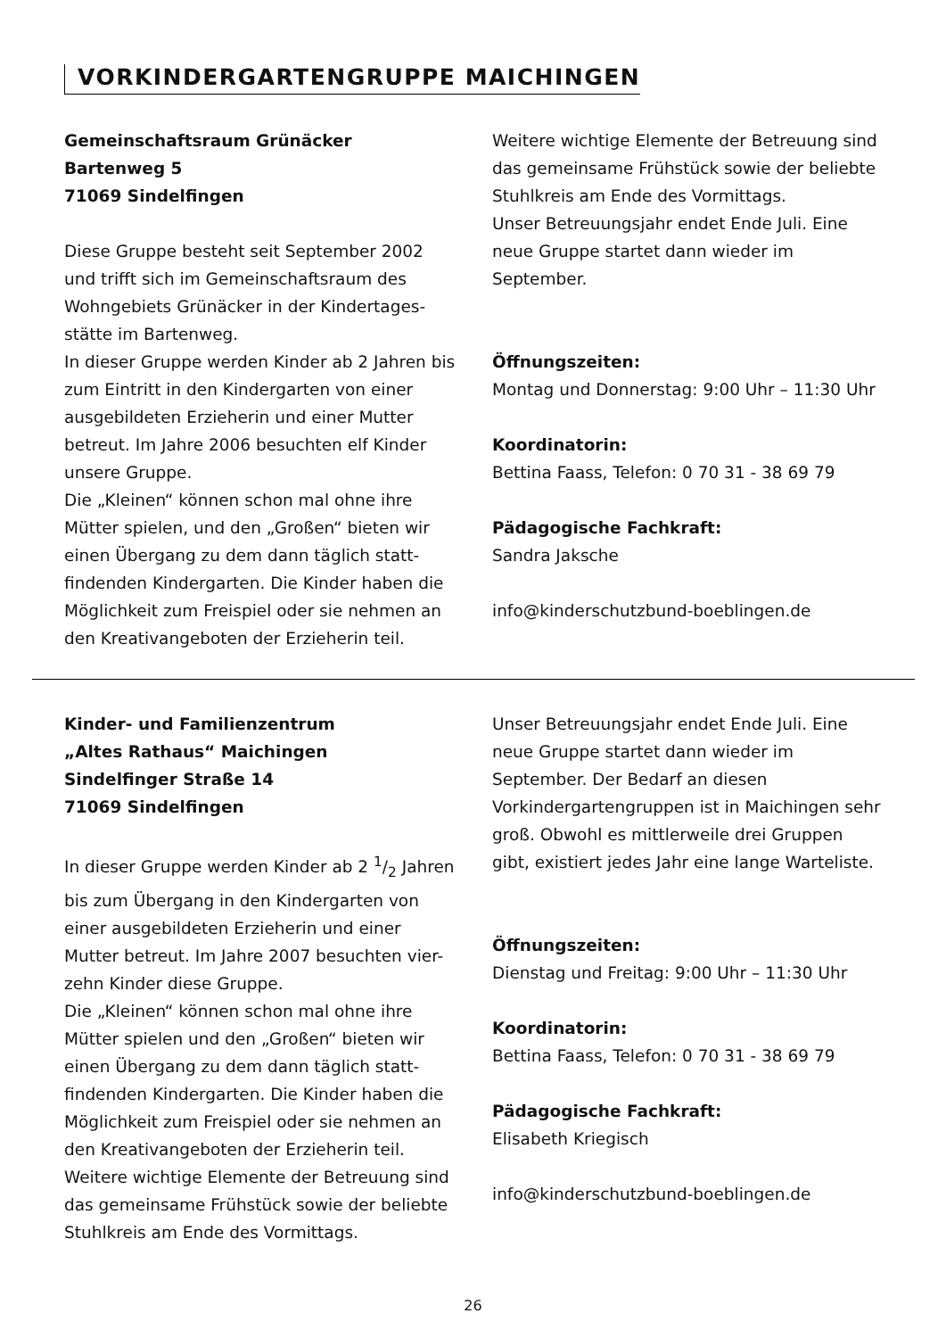VORKINDERGARTENGRUPPE MAICHINGEN
Gemeinschaftsraum Grünäcker
Bartenweg 5
71069 Sindelfingen
Diese Gruppe besteht seit September 2002 und trifft sich im Gemeinschaftsraum des Wohngebiets Grünäcker in der Kindertages-stätte im Bartenweg.
In dieser Gruppe werden Kinder ab 2 Jahren bis zum Eintritt in den Kindergarten von einer ausgebildeten Erzieherin und einer Mutter betreut. Im Jahre 2006 besuchten elf Kinder unsere Gruppe.
Die „Kleinen“ können schon mal ohne ihre Mütter spielen, und den „Großen“ bieten wir einen Übergang zu dem dann täglich statt-findenden Kindergarten. Die Kinder haben die Möglichkeit zum Freispiel oder sie nehmen an den Kreativangeboten der Erzieherin teil.
Weitere wichtige Elemente der Betreuung sind das gemeinsame Frühstück sowie der beliebte Stuhlkreis am Ende des Vormittags.
Unser Betreuungsjahr endet Ende Juli. Eine neue Gruppe startet dann wieder im September.
Öffnungszeiten:
Montag und Donnerstag: 9:00 Uhr – 11:30 Uhr
Koordinatorin:
Bettina Faass, Telefon: 0 70 31 - 38 69 79
Pädagogische Fachkraft:
Sandra Jaksche
info@kinderschutzbund-boeblingen.de
Kinder- und Familienzentrum
„Altes Rathaus“ Maichingen
Sindelfinger Straße 14
71069 Sindelfingen
In dieser Gruppe werden Kinder ab 2 1/2 Jahren bis zum Übergang in den Kindergarten von einer ausgebildeten Erzieherin und einer Mutter betreut. Im Jahre 2007 besuchten vier-zehn Kinder diese Gruppe.
Die „Kleinen“ können schon mal ohne ihre Mütter spielen und den „Großen“ bieten wir einen Übergang zu dem dann täglich statt-findenden Kindergarten. Die Kinder haben die Möglichkeit zum Freispiel oder sie nehmen an den Kreativangeboten der Erzieherin teil.
Weitere wichtige Elemente der Betreuung sind das gemeinsame Frühstück sowie der beliebte Stuhlkreis am Ende des Vormittags.
Unser Betreuungsjahr endet Ende Juli. Eine neue Gruppe startet dann wieder im September. Der Bedarf an diesen Vorkindergartengruppen ist in Maichingen sehr groß. Obwohl es mittlerweile drei Gruppen gibt, existiert jedes Jahr eine lange Warteliste.
Öffnungszeiten:
Dienstag und Freitag: 9:00 Uhr – 11:30 Uhr
Koordinatorin:
Bettina Faass, Telefon: 0 70 31 - 38 69 79
Pädagogische Fachkraft:
Elisabeth Kriegisch
info@kinderschutzbund-boeblingen.de
26